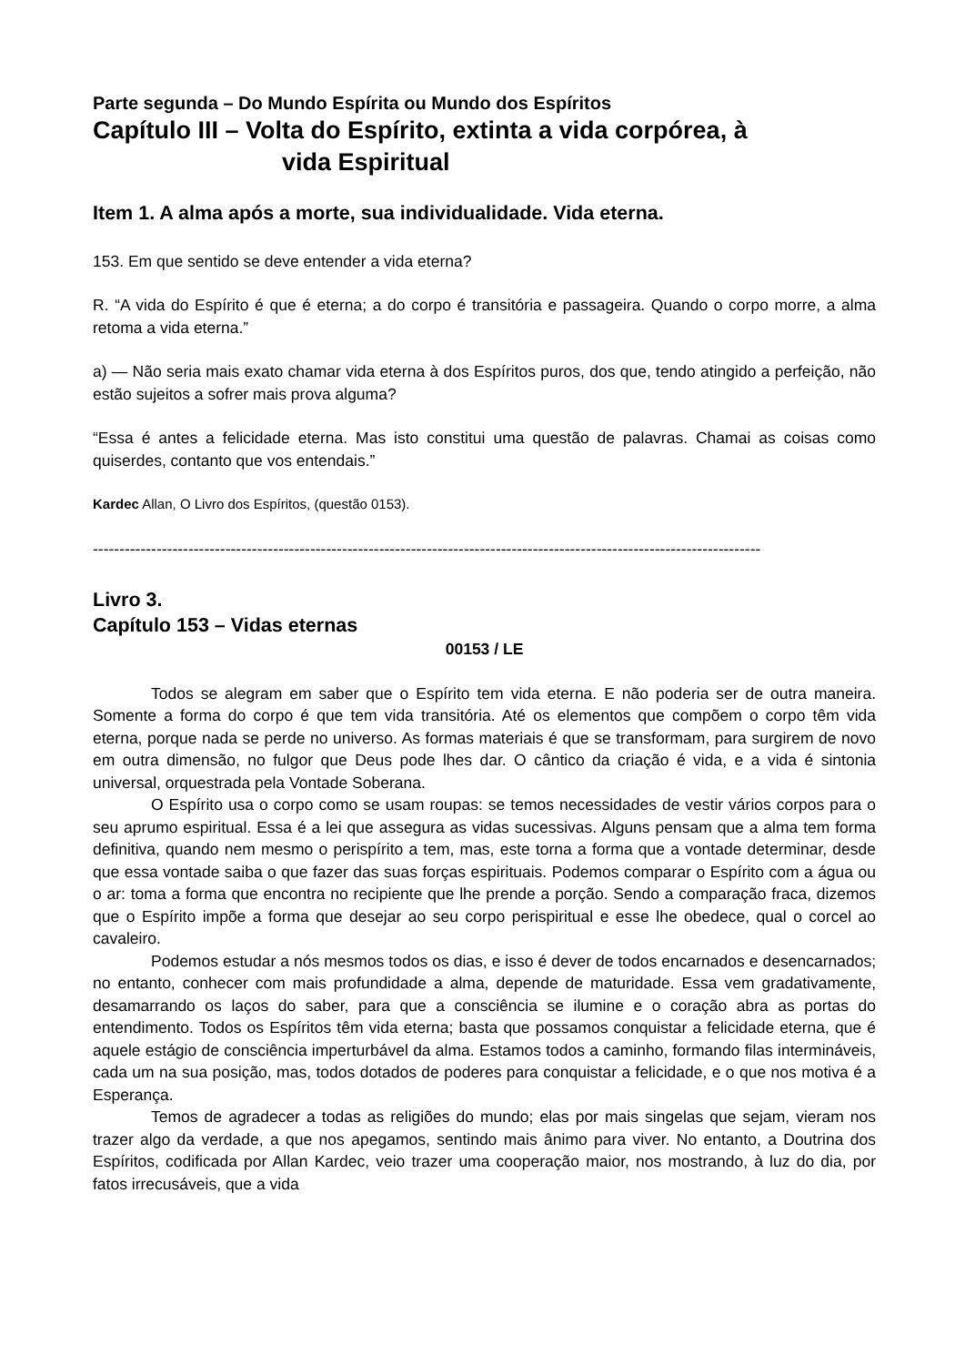Parte segunda – Do Mundo Espírita ou Mundo dos Espíritos
Capítulo III – Volta do Espírito, extinta a vida corpórea, à
vida Espiritual
Item 1. A alma após a morte, sua individualidade. Vida eterna.
153. Em que sentido se deve entender a vida eterna?
R. “A vida do Espírito é que é eterna; a do corpo é transitória e passageira. Quando o corpo morre, a alma retoma a vida eterna.”
a) — Não seria mais exato chamar vida eterna à dos Espíritos puros, dos que, tendo atingido a perfeição, não estão sujeitos a sofrer mais prova alguma?
“Essa é antes a felicidade eterna. Mas isto constitui uma questão de palavras. Chamai as coisas como quiserdes, contanto que vos entendais.”
Kardec Allan, O Livro dos Espíritos, (questão 0153).
------------------------------------------------------------------------------------------------------------------------------
Livro 3.
Capítulo 153 – Vidas eternas
00153 / LE
Todos se alegram em saber que o Espírito tem vida eterna. E não poderia ser de outra maneira. Somente a forma do corpo é que tem vida transitória. Até os elementos que compõem o corpo têm vida eterna, porque nada se perde no universo. As formas materiais é que se transformam, para surgirem de novo em outra dimensão, no fulgor que Deus pode lhes dar. O cântico da criação é vida, e a vida é sintonia universal, orquestrada pela Vontade Soberana.
O Espírito usa o corpo como se usam roupas: se temos necessidades de vestir vários corpos para o seu aprumo espiritual. Essa é a lei que assegura as vidas sucessivas. Alguns pensam que a alma tem forma definitiva, quando nem mesmo o perispírito a tem, mas, este torna a forma que a vontade determinar, desde que essa vontade saiba o que fazer das suas forças espirituais. Podemos comparar o Espírito com a água ou o ar: toma a forma que encontra no recipiente que lhe prende a porção. Sendo a comparação fraca, dizemos que o Espírito impõe a forma que desejar ao seu corpo perispiritual e esse lhe obedece, qual o corcel ao cavaleiro.
Podemos estudar a nós mesmos todos os dias, e isso é dever de todos encarnados e desencarnados; no entanto, conhecer com mais profundidade a alma, depende de maturidade. Essa vem gradativamente, desamarrando os laços do saber, para que a consciência se ilumine e o coração abra as portas do entendimento. Todos os Espíritos têm vida eterna; basta que possamos conquistar a felicidade eterna, que é aquele estágio de consciência imperturbável da alma. Estamos todos a caminho, formando filas intermináveis, cada um na sua posição, mas, todos dotados de poderes para conquistar a felicidade, e o que nos motiva é a Esperança.
Temos de agradecer a todas as religiões do mundo; elas por mais singelas que sejam, vieram nos trazer algo da verdade, a que nos apegamos, sentindo mais ânimo para viver. No entanto, a Doutrina dos Espíritos, codificada por Allan Kardec, veio trazer uma cooperação maior, nos mostrando, à luz do dia, por fatos irrecusáveis, que a vida